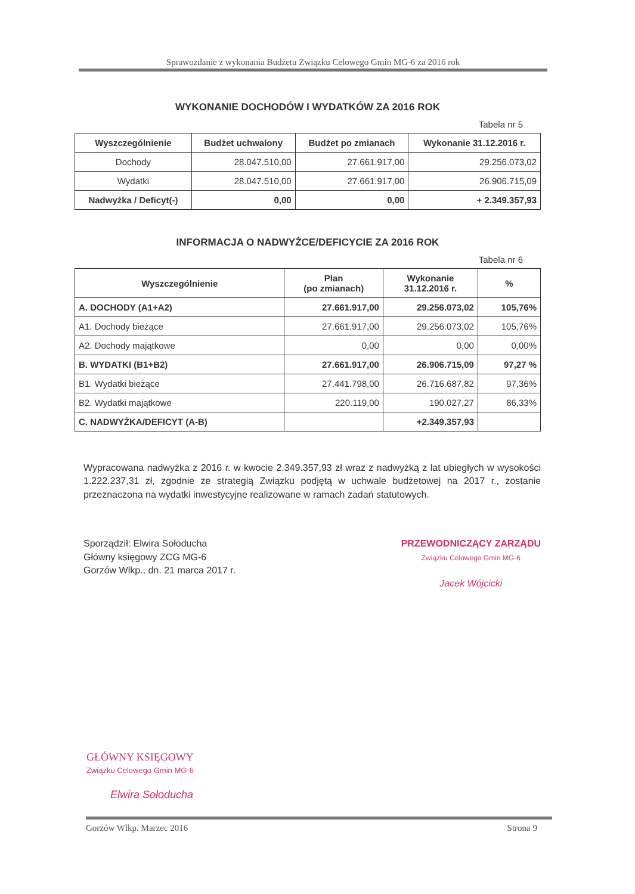Sprawozdanie z wykonania Budżetu Związku Celowego Gmin MG-6 za 2016 rok
WYKONANIE DOCHODÓW I WYDATKÓW ZA 2016 ROK
Tabela nr 5
| Wyszczególnienie | Budżet uchwalony | Budżet po zmianach | Wykonanie 31.12.2016 r. |
| --- | --- | --- | --- |
| Dochody | 28.047.510,00 | 27.661.917,00 | 29.256.073,02 |
| Wydatki | 28.047.510,00 | 27.661.917,00 | 26.906.715,09 |
| Nadwyżka / Deficyt(-) | 0,00 | 0,00 | + 2.349.357,93 |
INFORMACJA O NADWYŻCE/DEFICYCIE ZA 2016 ROK
Tabela nr 6
| Wyszczególnienie | Plan (po zmianach) | Wykonanie 31.12.2016 r. | % |
| --- | --- | --- | --- |
| A. DOCHODY (A1+A2) | 27.661.917,00 | 29.256.073,02 | 105,76% |
| A1. Dochody bieżące | 27.661.917,00 | 29.256.073,02 | 105,76% |
| A2. Dochody majątkowe | 0,00 | 0,00 | 0,00% |
| B. WYDATKI (B1+B2) | 27.661.917,00 | 26.906.715,09 | 97,27 % |
| B1. Wydatki bieżące | 27.441.798,00 | 26.716.687,82 | 97,36% |
| B2. Wydatki majątkowe | 220.119,00 | 190.027,27 | 86,33% |
| C. NADWYŻKA/DEFICYT (A-B) | | +2.349.357,93 | |
Wypracowana nadwyżka z 2016 r. w kwocie 2.349.357,93 zł wraz z nadwyżką z lat ubiegłych w wysokości 1.222.237,31 zł, zgodnie ze strategią Związku podjętą w uchwale budżetowej na 2017 r., zostanie przeznaczona na wydatki inwestycyjne realizowane w ramach zadań statutowych.
Sporządził: Elwira Sołoducha
Główny księgowy ZCG MG-6
Gorzów Wlkp., dn. 21 marca 2017 r.
PRZEWODNICZĄCY ZARZĄDU
Związku Celowego Gmin MG-6
Jacek Wójcicki
GŁÓWNY KSIĘGOWY
Związku Celowego Gmin MG-6
Elwira Sołoducha
Gorzów Wlkp. Marzec 2016 Strona 9